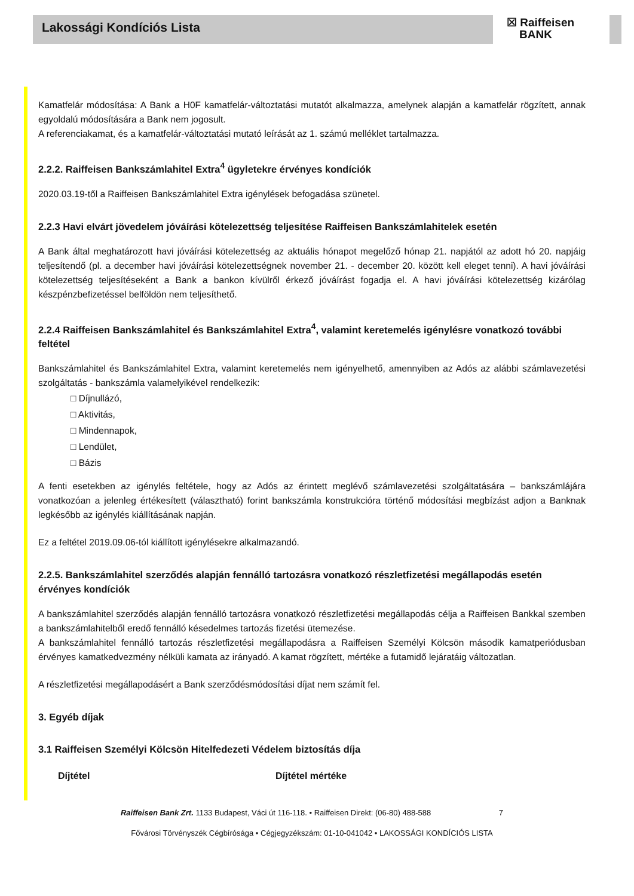Lakossági Kondíciós Lista
☒ Raiffeisen
BANK
Kamatfelár módosítása: A Bank a H0F kamatfelár-változtatási mutatót alkalmazza, amelynek alapján a kamatfelár rögzített, annak egyoldalú módosítására a Bank nem jogosult.
A referenciakamat, és a kamatfelár-változtatási mutató leírását az 1. számú melléklet tartalmazza.
2.2.2. Raiffeisen Bankszámlahitel Extra<sup>4</sup> ügyletekre érvényes kondíciók
2020.03.19-től a Raiffeisen Bankszámlahitel Extra igénylések befogadása szünetel.
2.2.3 Havi elvárt jövedelem jóváírási kötelezettség teljesítése Raiffeisen Bankszámlahitelek esetén
A Bank által meghatározott havi jóváírási kötelezettség az aktuális hónapot megelőző hónap 21. napjától az adott hó 20. napjáig teljesítendő (pl. a december havi jóváírási kötelezettségnek november 21. - december 20. között kell eleget tenni). A havi jóváírási kötelezettség teljesítéseként a Bank a bankon kívülről érkező jóváírást fogadja el. A havi jóváírási kötelezettség kizárólag készpénzbefizetéssel belföldön nem teljesíthető.
2.2.4 Raiffeisen Bankszámlahitel és Bankszámlahitel Extra<sup>4</sup>, valamint keretemelés igénylésre vonatkozó további feltétel
Bankszámlahitel és Bankszámlahitel Extra, valamint keretemelés nem igényelhető, amennyiben az Adós az alábbi számlavezetési szolgáltatás - bankszámla valamelyikével rendelkezik:
□ Díjnullázó,
□ Aktivitás,
□ Mindennapok,
□ Lendület,
□ Bázis
A fenti esetekben az igénylés feltétele, hogy az Adós az érintett meglévő számlavezetési szolgáltatására – bankszámlájára vonatkozóan a jelenleg értékesített (választható) forint bankszámla konstrukcióra történő módosítási megbízást adjon a Banknak legkésőbb az igénylés kiállításának napján.
Ez a feltétel 2019.09.06-tól kiállított igénylésekre alkalmazandó.
2.2.5. Bankszámlahitel szerződés alapján fennálló tartozásra vonatkozó részletfizetési megállapodás esetén érvényes kondíciók
A bankszámlahitel szerződés alapján fennálló tartozásra vonatkozó részletfizetési megállapodás célja a Raiffeisen Bankkal szemben a bankszámlahitelből eredő fennálló késedelmes tartozás fizetési ütemezése.
A bankszámlahitel fennálló tartozás részletfizetési megállapodásra a Raiffeisen Személyi Kölcsön második kamatperiódusban érvényes kamatkedvezmény nélküli kamata az irányadó. A kamat rögzített, mértéke a futamidő lejáratáig változatlan.
A részletfizetési megállapodásért a Bank szerződésmódosítási díjat nem számít fel.
3. Egyéb díjak
3.1 Raiffeisen Személyi Kölcsön Hitelfedezeti Védelem biztosítás díja
| Díjtétel | Díjtétel mértéke |
| --- | --- |
Raiffeisen Bank Zrt. 1133 Budapest, Váci út 116-118. • Raiffeisen Direkt: (06-80) 488-588 7
Fővárosi Törvényszék Cégbírósága • Cégjegyzékszám: 01-10-041042 • LAKOSSÁGI KONDÍCIÓS LISTA